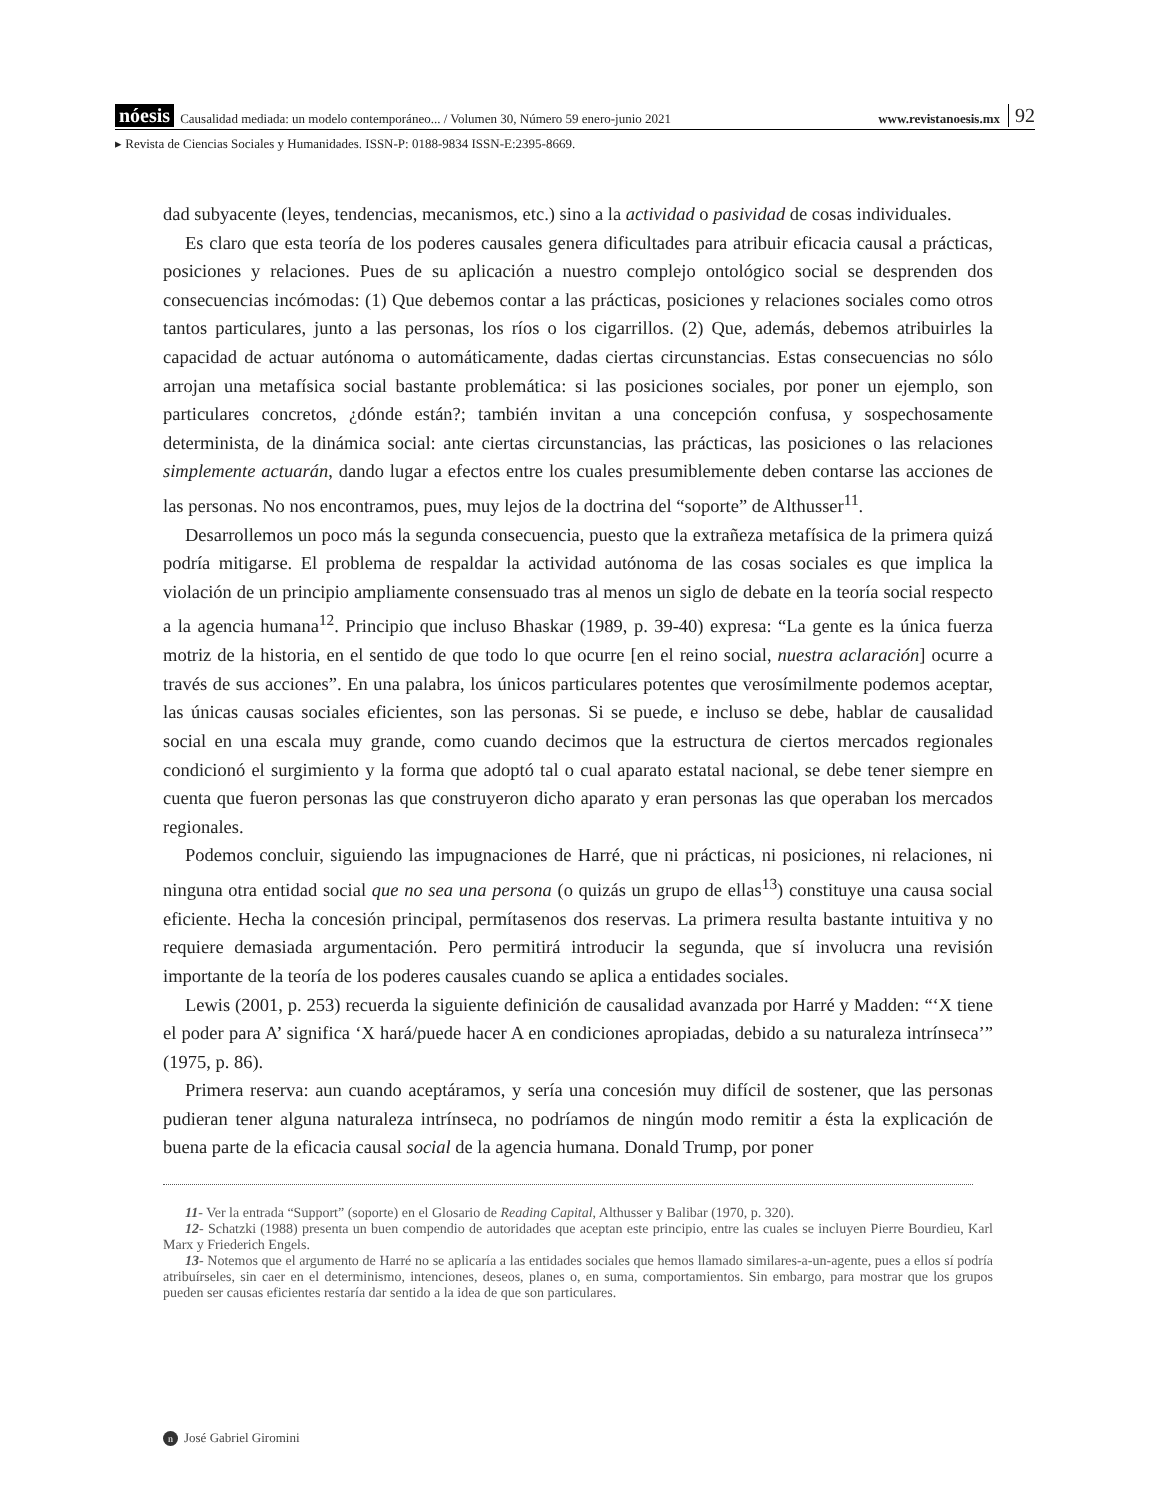nóesis Causalidad mediada: un modelo contemporáneo... / Volumen 30, Número 59 enero-junio 2021 www.revistanoesis.mx 92
▸ Revista de Ciencias Sociales y Humanidades. ISSN-P: 0188-9834 ISSN-E:2395-8669.
dad subyacente (leyes, tendencias, mecanismos, etc.) sino a la actividad o pasividad de cosas individuales.
Es claro que esta teoría de los poderes causales genera dificultades para atribuir eficacia causal a prácticas, posiciones y relaciones. Pues de su aplicación a nuestro complejo ontológico social se desprenden dos consecuencias incómodas: (1) Que debemos contar a las prácticas, posiciones y relaciones sociales como otros tantos particulares, junto a las personas, los ríos o los cigarrillos. (2) Que, además, debemos atribuirles la capacidad de actuar autónoma o automáticamente, dadas ciertas circunstancias. Estas consecuencias no sólo arrojan una metafísica social bastante problemática: si las posiciones sociales, por poner un ejemplo, son particulares concretos, ¿dónde están?; también invitan a una concepción confusa, y sospechosamente determinista, de la dinámica social: ante ciertas circunstancias, las prácticas, las posiciones o las relaciones simplemente actuarán, dando lugar a efectos entre los cuales presumiblemente deben contarse las acciones de las personas. No nos encontramos, pues, muy lejos de la doctrina del “soporte” de Althusser<sup>11</sup>.
Desarrollemos un poco más la segunda consecuencia, puesto que la extrañeza metafísica de la primera quizá podría mitigarse. El problema de respaldar la actividad autónoma de las cosas sociales es que implica la violación de un principio ampliamente consensuado tras al menos un siglo de debate en la teoría social respecto a la agencia humana<sup>12</sup>. Principio que incluso Bhaskar (1989, p. 39-40) expresa: “La gente es la única fuerza motriz de la historia, en el sentido de que todo lo que ocurre [en el reino social, nuestra aclaración] ocurre a través de sus acciones”. En una palabra, los únicos particulares potentes que verosímilmente podemos aceptar, las únicas causas sociales eficientes, son las personas. Si se puede, e incluso se debe, hablar de causalidad social en una escala muy grande, como cuando decimos que la estructura de ciertos mercados regionales condicionó el surgimiento y la forma que adoptó tal o cual aparato estatal nacional, se debe tener siempre en cuenta que fueron personas las que construyeron dicho aparato y eran personas las que operaban los mercados regionales.
Podemos concluir, siguiendo las impugnaciones de Harré, que ni prácticas, ni posiciones, ni relaciones, ni ninguna otra entidad social que no sea una persona (o quizás un grupo de ellas<sup>13</sup>) constituye una causa social eficiente. Hecha la concesión principal, permítasenos dos reservas. La primera resulta bastante intuitiva y no requiere demasiada argumentación. Pero permitirá introducir la segunda, que sí involucra una revisión importante de la teoría de los poderes causales cuando se aplica a entidades sociales.
Lewis (2001, p. 253) recuerda la siguiente definición de causalidad avanzada por Harré y Madden: “‘X tiene el poder para A’ significa ‘X hará/puede hacer A en condiciones apropiadas, debido a su naturaleza intrínseca’” (1975, p. 86).
Primera reserva: aun cuando aceptáramos, y sería una concesión muy difícil de sostener, que las personas pudieran tener alguna naturaleza intrínseca, no podríamos de ningún modo remitir a ésta la explicación de buena parte de la eficacia causal social de la agencia humana. Donald Trump, por poner
11- Ver la entrada “Support” (soporte) en el Glosario de Reading Capital, Althusser y Balibar (1970, p. 320).
12- Schatzki (1988) presenta un buen compendio de autoridades que aceptan este principio, entre las cuales se incluyen Pierre Bourdieu, Karl Marx y Friederich Engels.
13- Notemos que el argumento de Harré no se aplicaría a las entidades sociales que hemos llamado similares-a-un-agente, pues a ellos sí podría atribuírseles, sin caer en el determinismo, intenciones, deseos, planes o, en suma, comportamientos. Sin embargo, para mostrar que los grupos pueden ser causas eficientes restaría dar sentido a la idea de que son particulares.
n José Gabriel Giromini